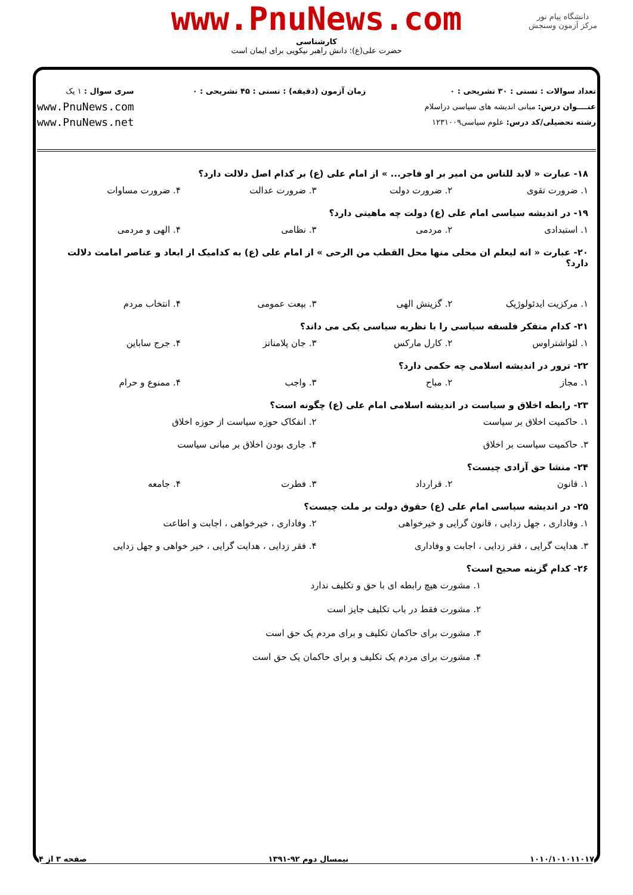www.PnuNews.com
کارشناسی
حضرت علی(ع): دانش راهبر نیکویی برای ایمان است
دانشگاه پیام نور
مرکز آزمون وسنجش
تعداد سوالات : تستی : ۳۰ تشریحی : ۰
عنــــوان درس: مبانی اندیشه های سیاسی دراسلام
رشته تحصیلی/کد درس: علوم سیاسی۱۲۳۱۰۰۹
زمان آزمون (دقیقه) : تستی : ۴۵ تشریحی : ۰
سری سوال : ۱ یک
www.PnuNews.com
www.PnuNews.net
۱۸- عبارت « لابد للناس من امیر بر او فاجر... » از امام علی (ع) بر کدام اصل دلالت دارد؟
۱. ضرورت تقوی ۲. ضرورت دولت ۳. ضرورت عدالت ۴. ضرورت مساوات
۱۹- در اندیشه سیاسی امام علی (ع) دولت چه ماهیتی دارد؟
۱. استبدادی ۲. مردمی ۳. نظامی ۴. الهی و مردمی
۲۰- عبارت « انه لیعلم ان محلی منها محل القطب من الرحی » از امام علی (ع) به کدامیک از ابعاد و عناصر امامت دلالت دارد؟
۱. مرکزیت ایدئولوژیک ۲. گزینش الهی ۳. بیعت عمومی ۴. انتخاب مردم
۲۱- کدام متفکر فلسفه سیاسی را با نظریه سیاسی یکی می داند؟
۱. لئواشتراوس ۲. کارل مارکس ۳. جان پلامناتز ۴. جرج ساباین
۲۲- ترور در اندیشه اسلامی چه حکمی دارد؟
۱. مجاز ۲. مباح ۳. واجب ۴. ممنوع و حرام
۲۳- رابطه اخلاق و سیاست در اندیشه اسلامی امام علی (ع) چگونه است؟
۱. حاکمیت اخلاق بر سیاست ۲. انفکاک حوزه سیاست از حوزه اخلاق ۳. حاکمیت سیاست بر اخلاق ۴. جاری بودن اخلاق بر مبانی سیاست
۲۴- منشا حق آزادی چیست؟
۱. قانون ۲. قرارداد ۳. فطرت ۴. جامعه
۲۵- در اندیشه سیاسی امام علی (ع) حقوق دولت بر ملت چیست؟
۱. وفاداری ، جهل زدایی ، قانون گرایی و خیرخواهی ۲. وفاداری ، خیرخواهی ، اجابت و اطاعت ۳. هدایت گرایی ، فقر زدایی ، اجابت و وفاداری ۴. فقر زدایی ، هدایت گرایی ، خیر خواهی و جهل زدایی
۲۶- کدام گزینه صحیح است؟
۱. مشورت هیچ رابطه ای با حق و تکلیف ندارد
۲. مشورت فقط در باب تکلیف جایز است
۳. مشورت برای حاکمان تکلیف و برای مردم یک حق است
۴. مشورت برای مردم یک تکلیف و برای حاکمان یک حق است
۱۰۱۰/۱۰۱۰۱۱۰۱۷ نیمسال دوم ۹۲-۱۳۹۱ صفحه ۳ از ۴